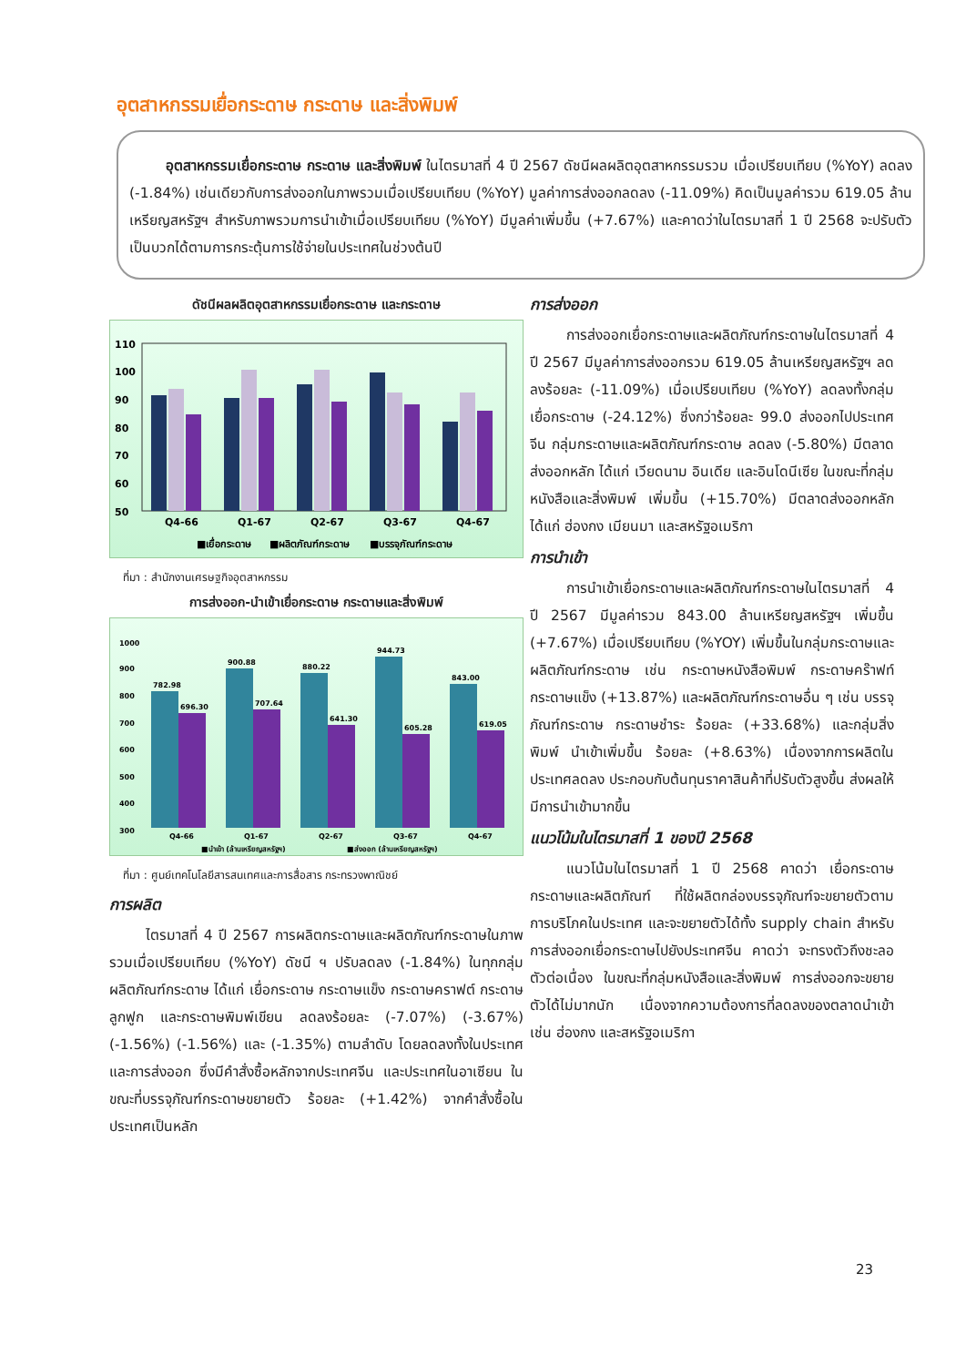อุตสาหกรรมเยื่อกระดาษ กระดาษ และสิ่งพิมพ์
อุตสาหกรรมเยื่อกระดาษ กระดาษ และสิ่งพิมพ์ ในไตรมาสที่ 4 ปี 2567 ดัชนีผลผลิตอุตสาหกรรมรวม เมื่อเปรียบเทียบ (%YoY) ลดลง (-1.84%) เช่นเดียวกับการส่งออกในภาพรวมเมื่อเปรียบเทียบ (%YoY) มูลค่าการส่งออกลดลง (-11.09%) คิดเป็นมูลค่ารวม 619.05 ล้านเหรียญสหรัฐฯ สำหรับภาพรวมการนำเข้าเมื่อเปรียบเทียบ (%YoY) มีมูลค่าเพิ่มขึ้น (+7.67%) และคาดว่าในไตรมาสที่ 1 ปี 2568 จะปรับตัวเป็นบวกได้ตามการกระตุ้นการใช้จ่ายในประเทศในช่วงต้นปี
ดัชนีผลผลิตอุตสาหกรรมเยื่อกระดาษ และกระดาษ
110
100
90
80
70
60
50
Q4-66
Q1-67
Q2-67
Q3-67
Q4-67
■เยื่อกระดาษ
■ผลิตภัณฑ์กระดาษ
■บรรจุภัณฑ์กระดาษ
ที่มา : สำนักงานเศรษฐกิจอุตสาหกรรม
การส่งออก-นำเข้าเยื่อกระดาษ กระดาษและสิ่งพิมพ์
1000
900
800
700
600
500
400
300
782.98
696.30
900.88
707.64
880.22
641.30
944.73
605.28
843.00
619.05
Q4-66
Q1-67
Q2-67
Q3-67
Q4-67
■นำเข้า (ล้านเหรียญสหรัฐฯ)
■ส่งออก (ล้านเหรียญสหรัฐฯ)
ที่มา : ศูนย์เทคโนโลยีสารสนเทศและการสื่อสาร กระทรวงพาณิชย์
การผลิต
ไตรมาสที่ 4 ปี 2567 การผลิตกระดาษและผลิตภัณฑ์กระดาษในภาพรวมเมื่อเปรียบเทียบ (%YoY) ดัชนี ฯ ปรับลดลง (-1.84%) ในทุกกลุ่มผลิตภัณฑ์กระดาษ ได้แก่ เยื่อกระดาษ กระดาษแข็ง กระดาษคราฟต์ กระดาษลูกฟูก และกระดาษพิมพ์เขียน ลดลงร้อยละ (-7.07%) (-3.67%) (-1.56%) (-1.56%) และ (-1.35%) ตามลำดับ โดยลดลงทั้งในประเทศและการส่งออก ซึ่งมีคำสั่งซื้อหลักจากประเทศจีน และประเทศในอาเซียน ในขณะที่บรรจุภัณฑ์กระดาษขยายตัว ร้อยละ (+1.42%) จากคำสั่งซื้อในประเทศเป็นหลัก
การส่งออก
การส่งออกเยื่อกระดาษและผลิตภัณฑ์กระดาษในไตรมาสที่ 4 ปี 2567 มีมูลค่าการส่งออกรวม 619.05 ล้านเหรียญสหรัฐฯ ลดลงร้อยละ (-11.09%) เมื่อเปรียบเทียบ (%YoY) ลดลงทั้งกลุ่มเยื่อกระดาษ (-24.12%) ซึ่งกว่าร้อยละ 99.0 ส่งออกไปประเทศจีน กลุ่มกระดาษและผลิตภัณฑ์กระดาษ ลดลง (-5.80%) มีตลาดส่งออกหลัก ได้แก่ เวียดนาม อินเดีย และอินโดนีเซีย ในขณะที่กลุ่มหนังสือและสิ่งพิมพ์ เพิ่มขึ้น (+15.70%) มีตลาดส่งออกหลัก ได้แก่ ฮ่องกง เมียนมา และสหรัฐอเมริกา
การนำเข้า
การนำเข้าเยื่อกระดาษและผลิตภัณฑ์กระดาษในไตรมาสที่ 4 ปี 2567 มีมูลค่ารวม 843.00 ล้านเหรียญสหรัฐฯ เพิ่มขึ้น (+7.67%) เมื่อเปรียบเทียบ (%YOY) เพิ่มขึ้นในกลุ่มกระดาษและผลิตภัณฑ์กระดาษ เช่น กระดาษหนังสือพิมพ์ กระดาษคร๊าฟท์ กระดาษแข็ง (+13.87%) และผลิตภัณฑ์กระดาษอื่น ๆ เช่น บรรจุภัณฑ์กระดาษ กระดาษชำระ ร้อยละ (+33.68%) และกลุ่มสิ่งพิมพ์ นำเข้าเพิ่มขึ้น ร้อยละ (+8.63%) เนื่องจากการผลิตในประเทศลดลง ประกอบกับต้นทุนราคาสินค้าที่ปรับตัวสูงขึ้น ส่งผลให้มีการนำเข้ามากขึ้น
แนวโน้มในไตรมาสที่ 1 ของปี 2568
แนวโน้มในไตรมาสที่ 1 ปี 2568 คาดว่า เยื่อกระดาษ กระดาษและผลิตภัณฑ์ ที่ใช้ผลิตกล่องบรรจุภัณฑ์จะขยายตัวตามการบริโภคในประเทศ และจะขยายตัวได้ทั้ง supply chain สำหรับการส่งออกเยื่อกระดาษไปยังประเทศจีน คาดว่า จะทรงตัวถึงชะลอตัวต่อเนื่อง ในขณะที่กลุ่มหนังสือและสิ่งพิมพ์ การส่งออกจะขยายตัวได้ไม่มากนัก เนื่องจากความต้องการที่ลดลงของตลาดนำเข้า เช่น ฮ่องกง และสหรัฐอเมริกา
23